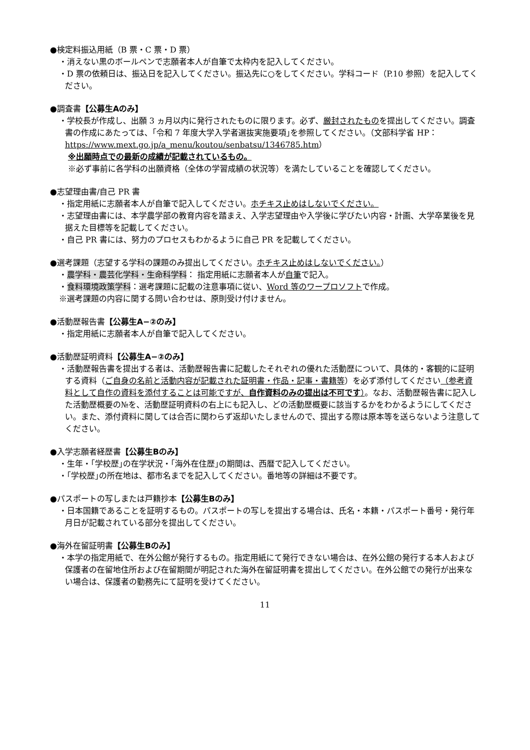●検定料振込用紙（B 票・C 票・D 票）
・消えない黒のボールペンで志願者本人が自筆で太枠内を記入してください。
・D 票の依頼日は、振込日を記入してください。振込先に○をしてください。学科コード（P.10 参照）を記入してください。
●調査書【公募生Aのみ】
・学校長が作成し、出願 3 ヵ月以内に発行されたものに限ります。必ず、厳封されたものを提出してください。調査書の作成にあたっては、｢令和 7 年度大学入学者選抜実施要項｣を参照してください。（文部科学省 HP：https://www.mext.go.jp/a_menu/koutou/senbatsu/1346785.htm）
※出願時点での最新の成績が記載されているもの。
※必ず事前に各学科の出願資格（全体の学習成績の状況等）を満たしていることを確認してください。
●志望理由書/自己 PR 書
・指定用紙に志願者本人が自筆で記入してください。ホチキス止めはしないでください。
・志望理由書には、本学農学部の教育内容を踏まえ、入学志望理由や入学後に学びたい内容・計画、大学卒業後を見据えた目標等を記載してください。
・自己 PR 書には、努力のプロセスもわかるように自己 PR を記載してください。
●選考課題（志望する学科の課題のみ提出してください。ホチキス止めはしないでください。）
・農学科・農芸化学科・生命科学科： 指定用紙に志願者本人が自筆で記入。
・食料環境政策学科：選考課題に記載の注意事項に従い、Word 等のワープロソフトで作成。
※選考課題の内容に関する問い合わせは、原則受け付けません。
●活動歴報告書【公募生A−②のみ】
・指定用紙に志願者本人が自筆で記入してください。
●活動歴証明資料【公募生A−②のみ】
・活動歴報告書を提出する者は、活動歴報告書に記載したそれぞれの優れた活動歴について、具体的・客観的に証明する資料（ご自身の名前と活動内容が記載された証明書・作品・記事・書籍等）を必ず添付してください（参考資料として自作の資料を添付することは可能ですが、自作資料のみの提出は不可です）。なお、活動歴報告書に記入した活動歴概要の№を、活動歴証明資料の右上にも記入し、どの活動歴概要に該当するかをわかるようにしてください。また、添付資料に関しては合否に関わらず返却いたしませんので、提出する際は原本等を送らないよう注意してください。
●入学志願者経歴書【公募生Bのみ】
・生年・｢学校歴｣の在学状況・｢海外在住歴｣の期間は、西暦で記入してください。
・｢学校歴｣の所在地は、都市名までを記入してください。番地等の詳細は不要です。
●パスポートの写しまたは戸籍抄本【公募生Bのみ】
・日本国籍であることを証明するもの。パスポートの写しを提出する場合は、氏名・本籍・パスポート番号・発行年月日が記載されている部分を提出してください。
●海外在留証明書【公募生Bのみ】
・本学の指定用紙で、在外公館が発行するもの。指定用紙にて発行できない場合は、在外公館の発行する本人および保護者の在留地住所および在留期間が明記された海外在留証明書を提出してください。在外公館での発行が出来ない場合は、保護者の勤務先にて証明を受けてください。
11